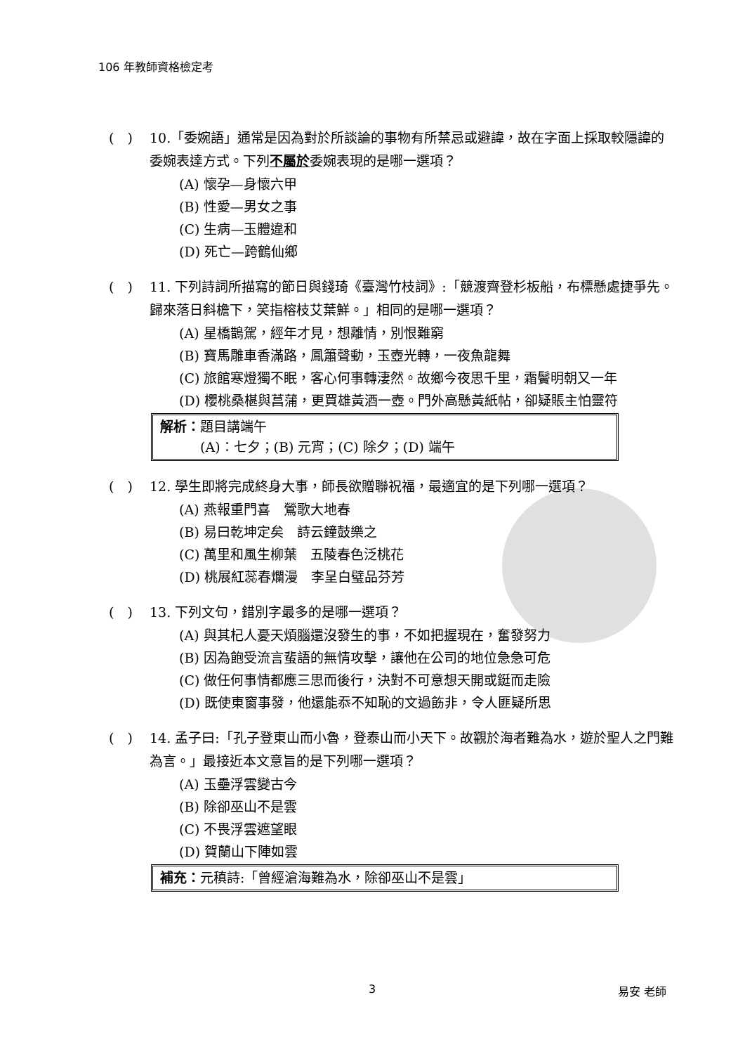106 年教師資格檢定考
(　) 10.「委婉語」通常是因為對於所談論的事物有所禁忌或避諱，故在字面上採取較隱諱的委婉表達方式。下列不屬於委婉表現的是哪一選項？
(A) 懷孕—身懷六甲
(B) 性愛—男女之事
(C) 生病—玉體違和
(D) 死亡—跨鶴仙鄉
(　) 11. 下列詩詞所描寫的節日與錢琦《臺灣竹枝詞》:「競渡齊登杉板船，布標懸處捷爭先。歸來落日斜檐下，笑指榕枝艾葉鮮。」相同的是哪一選項？
(A) 星橋鵲駕，經年才見，想離情，別恨難窮
(B) 寶馬雕車香滿路，鳳簫聲動，玉壺光轉，一夜魚龍舞
(C) 旅館寒燈獨不眠，客心何事轉淒然。故鄉今夜思千里，霜鬢明朝又一年
(D) 櫻桃桑椹與菖蒲，更買雄黃酒一壺。門外高懸黃紙帖，卻疑賬主怕靈符
解析：題目講端午
　　　(A)：七夕；(B) 元宵；(C) 除夕；(D) 端午
(　) 12. 學生即將完成終身大事，師長欲贈聯祝福，最適宜的是下列哪一選項？
(A) 燕報重門喜　鶯歌大地春
(B) 易曰乾坤定矣　詩云鐘鼓樂之
(C) 萬里和風生柳葉　五陵春色泛桃花
(D) 桃展紅蕊春爛漫　李呈白璧品芬芳
(　) 13. 下列文句，錯別字最多的是哪一選項？
(A) 與其杞人憂天煩腦還沒發生的事，不如把握現在，奮發努力
(B) 因為飽受流言蜚語的無情攻擊，讓他在公司的地位急急可危
(C) 做任何事情都應三思而後行，決對不可意想天開或鋌而走險
(D) 既使東窗事發，他還能忝不知恥的文過飭非，令人匪疑所思
(　) 14. 孟子曰:「孔子登東山而小魯，登泰山而小天下。故觀於海者難為水，遊於聖人之門難為言。」最接近本文意旨的是下列哪一選項？
(A) 玉壘浮雲變古今
(B) 除卻巫山不是雲
(C) 不畏浮雲遮望眼
(D) 賀蘭山下陣如雲
補充：元稹詩:「曾經滄海難為水，除卻巫山不是雲」
3 易安 老師